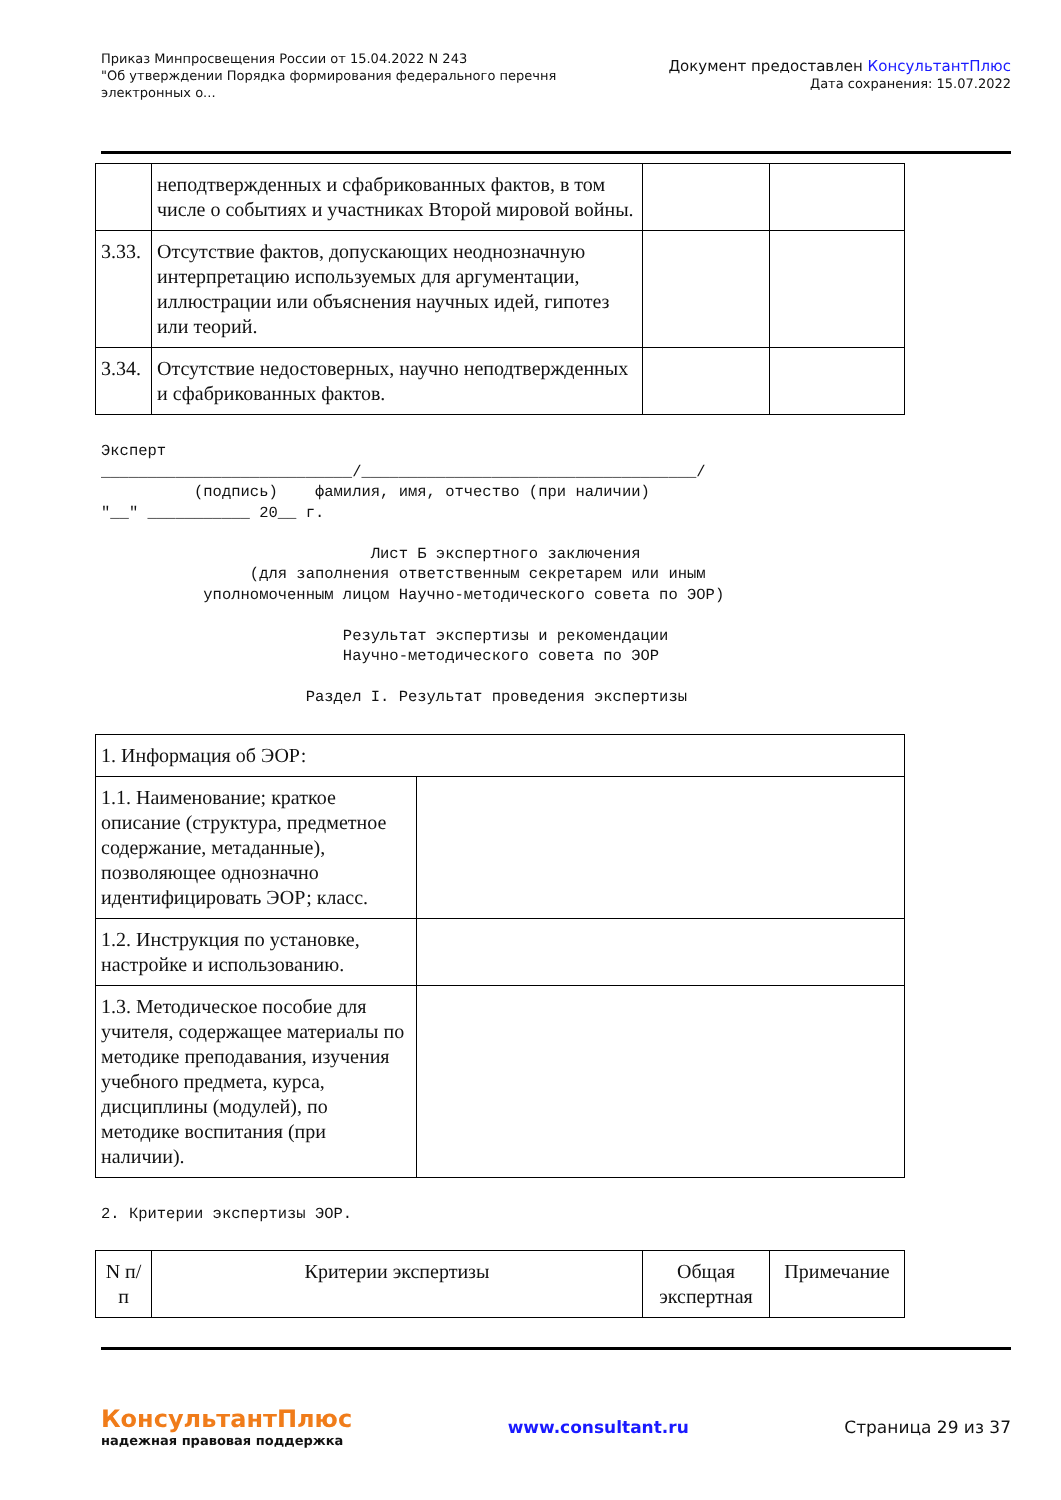Приказ Минпросвещения России от 15.04.2022 N 243
"Об утверждении Порядка формирования федерального перечня
электронных о...
Документ предоставлен КонсультантПлюс
Дата сохранения: 15.07.2022
| | неподтвержденных и сфабрикованных фактов, в том числе о событиях и участниках Второй мировой войны. | | |
| 3.33. | Отсутствие фактов, допускающих неоднозначную интерпретацию используемых для аргументации, иллюстрации или объяснения научных идей, гипотез или теорий. | | |
| 3.34. | Отсутствие недостоверных, научно неподтвержденных и сфабрикованных фактов. | | |
Эксперт ___________________________/____________________________________/ (подпись) фамилия, имя, отчество (при наличии) "__" ___________ 20__ г. Лист Б экспертного заключения (для заполнения ответственным секретарем или иным уполномоченным лицом Научно-методического совета по ЭОР) Результат экспертизы и рекомендации Научно-методического совета по ЭОР Раздел I. Результат проведения экспертизы
| 1. Информация об ЭОР: | |
| 1.1. Наименование; краткое описание (структура, предметное содержание, метаданные), позволяющее однозначно идентифицировать ЭОР; класс. | |
| 1.2. Инструкция по установке, настройке и использованию. | |
| 1.3. Методическое пособие для учителя, содержащее материалы по методике преподавания, изучения учебного предмета, курса, дисциплины (модулей), по методике воспитания (при наличии). | |
2. Критерии экспертизы ЭОР.
| N п/п | Критерии экспертизы | Общая экспертная | Примечание |
| --- | --- | --- | --- |
КонсультантПлюс
надежная правовая поддержка
www.consultant.ru Страница 29 из 37